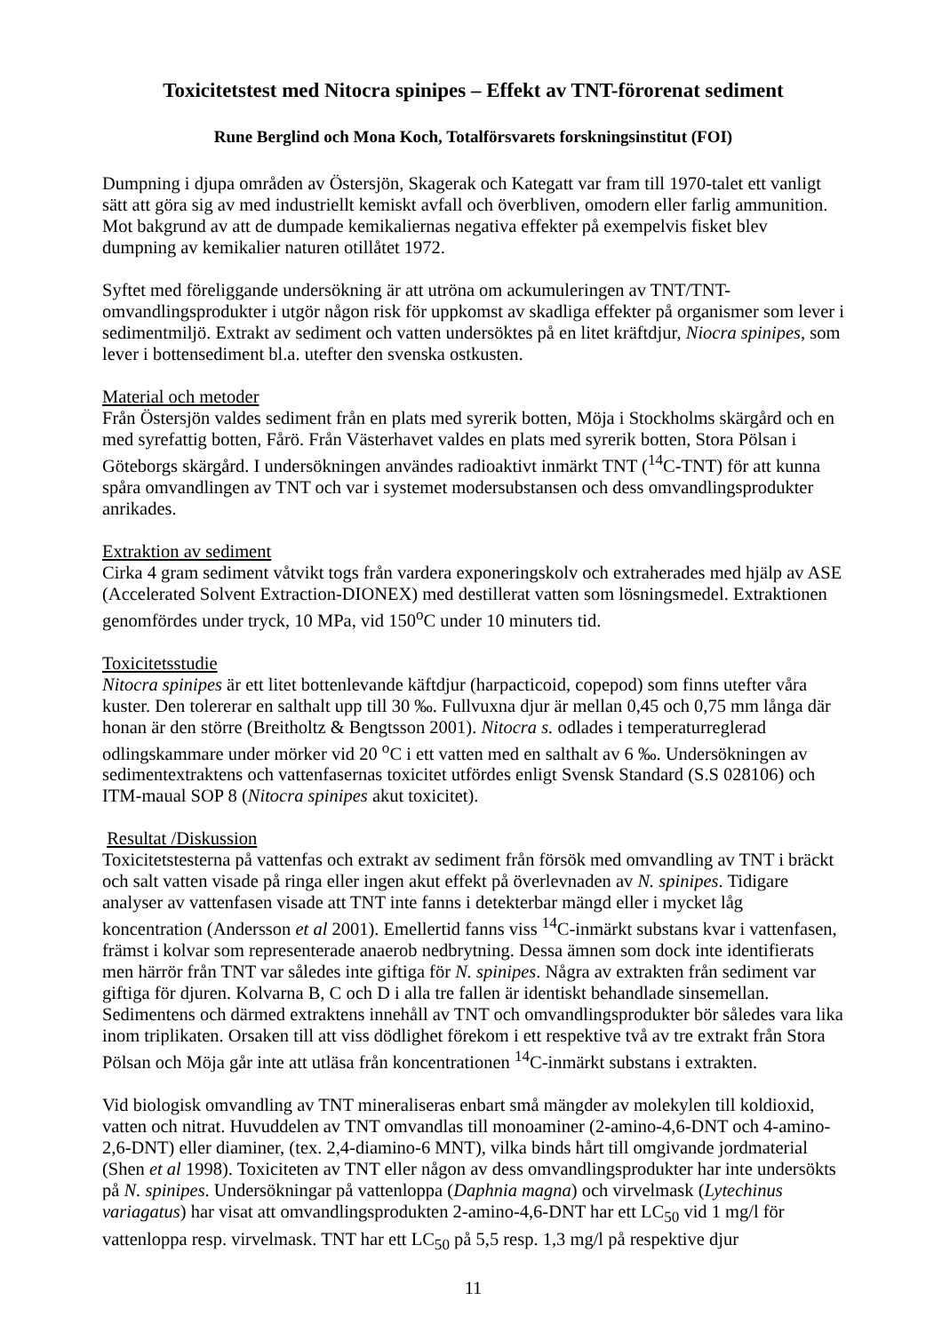Toxicitetstest med Nitocra spinipes – Effekt av TNT-förorenat sediment
Rune Berglind och Mona Koch, Totalförsvarets forskningsinstitut (FOI)
Dumpning i djupa områden av Östersjön, Skagerak och Kategatt var fram till 1970-talet ett vanligt sätt att göra sig av med industriellt kemiskt avfall och överbliven, omodern eller farlig ammunition. Mot bakgrund av att de dumpade kemikaliernas negativa effekter på exempelvis fisket blev dumpning av kemikalier naturen otillåtet 1972.
Syftet med föreliggande undersökning är att utröna om ackumuleringen av TNT/TNT-omvandlingsprodukter i utgör någon risk för uppkomst av skadliga effekter på organismer som lever i sedimentmiljö. Extrakt av sediment och vatten undersöktes på en litet kräftdjur, Niocra spinipes, som lever i bottensediment bl.a. utefter den svenska ostkusten.
Material och metoder
Från Östersjön valdes sediment från en plats med syrerik botten, Möja i Stockholms skärgård och en med syrefattig botten, Fårö. Från Västerhavet valdes en plats med syrerik botten, Stora Pölsan i Göteborgs skärgård. I undersökningen användes radioaktivt inmärkt TNT (<sup>14</sup>C-TNT) för att kunna spåra omvandlingen av TNT och var i systemet modersubstansen och dess omvandlingsprodukter anrikades.
Extraktion av sediment
Cirka 4 gram sediment våtvikt togs från vardera exponeringskolv och extraherades med hjälp av ASE (Accelerated Solvent Extraction-DIONEX) med destillerat vatten som lösningsmedel. Extraktionen genomfördes under tryck, 10 MPa, vid 150<sup>o</sup>C under 10 minuters tid.
Toxicitetsstudie
Nitocra spinipes är ett litet bottenlevande käftdjur (harpacticoid, copepod) som finns utefter våra kuster. Den tolererar en salthalt upp till 30 ‰. Fullvuxna djur är mellan 0,45 och 0,75 mm långa där honan är den större (Breitholtz & Bengtsson 2001). Nitocra s. odlades i temperaturreglerad odlingskammare under mörker vid 20 <sup>o</sup>C i ett vatten med en salthalt av 6 ‰. Undersökningen av sedimentextraktens och vattenfasernas toxicitet utfördes enligt Svensk Standard (S.S 028106) och ITM-maual SOP 8 (Nitocra spinipes akut toxicitet).
Resultat /Diskussion
Toxicitetstesterna på vattenfas och extrakt av sediment från försök med omvandling av TNT i bräckt och salt vatten visade på ringa eller ingen akut effekt på överlevnaden av N. spinipes. Tidigare analyser av vattenfasen visade att TNT inte fanns i detekterbar mängd eller i mycket låg koncentration (Andersson et al 2001). Emellertid fanns viss <sup>14</sup>C-inmärkt substans kvar i vattenfasen, främst i kolvar som representerade anaerob nedbrytning. Dessa ämnen som dock inte identifierats men härrör från TNT var således inte giftiga för N. spinipes. Några av extrakten från sediment var giftiga för djuren. Kolvarna B, C och D i alla tre fallen är identiskt behandlade sinsemellan. Sedimentens och därmed extraktens innehåll av TNT och omvandlingsprodukter bör således vara lika inom triplikaten. Orsaken till att viss dödlighet förekom i ett respektive två av tre extrakt från Stora Pölsan och Möja går inte att utläsa från koncentrationen <sup>14</sup>C-inmärkt substans i extrakten.
Vid biologisk omvandling av TNT mineraliseras enbart små mängder av molekylen till koldioxid, vatten och nitrat. Huvuddelen av TNT omvandlas till monoaminer (2-amino-4,6-DNT och 4-amino-2,6-DNT) eller diaminer, (tex. 2,4-diamino-6 MNT), vilka binds hårt till omgivande jordmaterial (Shen et al 1998). Toxiciteten av TNT eller någon av dess omvandlingsprodukter har inte undersökts på N. spinipes. Undersökningar på vattenloppa (Daphnia magna) och virvelmask (Lytechinus variagatus) har visat att omvandlingsprodukten 2-amino-4,6-DNT har ett LC<sub>50</sub> vid 1 mg/l för vattenloppa resp. virvelmask. TNT har ett LC<sub>50</sub> på 5,5 resp. 1,3 mg/l på respektive djur
11